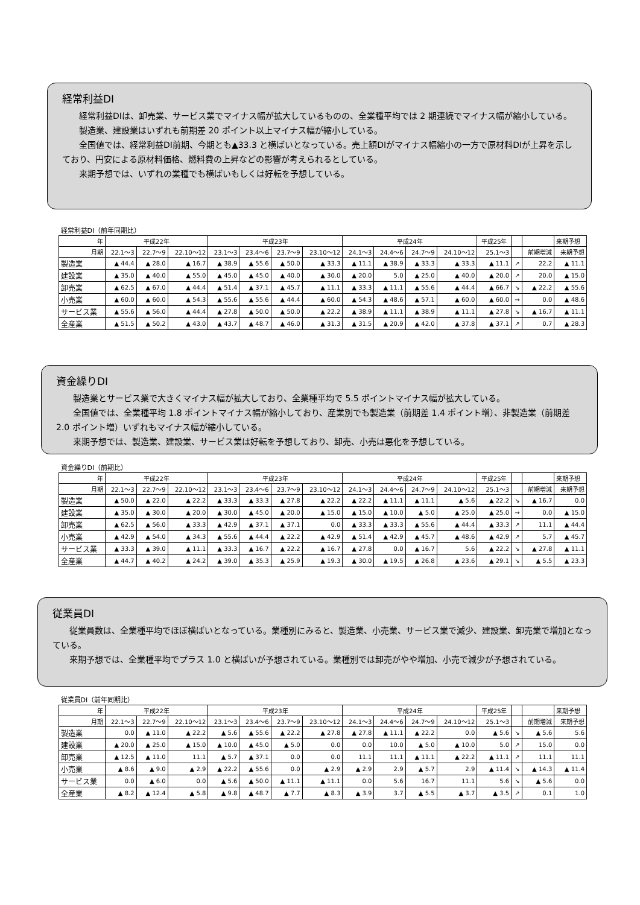経常利益DI
経常利益DIは、卸売業、サービス業でマイナス幅が拡大しているものの、全業種平均では 2 期連続でマイナス幅が縮小している。
製造業、建設業はいずれも前期差 20 ポイント以上マイナス幅が縮小している。
全国値では、経常利益DI前期、今期とも▲33.3 と横ばいとなっている。売上額DIがマイナス幅縮小の一方で原材料DIが上昇を示しており、円安による原材料価格、燃料費の上昇などの影響が考えられるとしている。
来期予想では、いずれの業種でも横ばいもしくは好転を予想している。
| 経常利益DI（前年同期比） | | | | | | | | | | | | | | | |
| 年 | 平成22年 | | | 平成23年 | | | | 平成24年 | | | | 平成25年 | | | 来期予想 |
| 月期 | 22.1～3 | 22.7～9 | 22.10～12 | 23.1～3 | 23.4～6 | 23.7～9 | 23.10～12 | 24.1～3 | 24.4～6 | 24.7～9 | 24.10～12 | 25.1～3 | | 前期増減 | 来期予想 |
| 製造業 | ▲ 44.4 | ▲ 28.0 | ▲ 16.7 | ▲ 38.9 | ▲ 55.6 | ▲ 50.0 | ▲ 33.3 | ▲ 11.1 | ▲ 38.9 | ▲ 33.3 | ▲ 33.3 | ▲ 11.1 | ↗ | 22.2 | ▲ 11.1 |
| 建設業 | ▲ 35.0 | ▲ 40.0 | ▲ 55.0 | ▲ 45.0 | ▲ 45.0 | ▲ 40.0 | ▲ 30.0 | ▲ 20.0 | 5.0 | ▲ 25.0 | ▲ 40.0 | ▲ 20.0 | ↗ | 20.0 | ▲ 15.0 |
| 卸売業 | ▲ 62.5 | ▲ 67.0 | ▲ 44.4 | ▲ 51.4 | ▲ 37.1 | ▲ 45.7 | ▲ 11.1 | ▲ 33.3 | ▲ 11.1 | ▲ 55.6 | ▲ 44.4 | ▲ 66.7 | ↘ | ▲ 22.2 | ▲ 55.6 |
| 小売業 | ▲ 60.0 | ▲ 60.0 | ▲ 54.3 | ▲ 55.6 | ▲ 55.6 | ▲ 44.4 | ▲ 60.0 | ▲ 54.3 | ▲ 48.6 | ▲ 57.1 | ▲ 60.0 | ▲ 60.0 | → | 0.0 | ▲ 48.6 |
| サービス業 | ▲ 55.6 | ▲ 56.0 | ▲ 44.4 | ▲ 27.8 | ▲ 50.0 | ▲ 50.0 | ▲ 22.2 | ▲ 38.9 | ▲ 11.1 | ▲ 38.9 | ▲ 11.1 | ▲ 27.8 | ↘ | ▲ 16.7 | ▲ 11.1 |
| 全産業 | ▲ 51.5 | ▲ 50.2 | ▲ 43.0 | ▲ 43.7 | ▲ 48.7 | ▲ 46.0 | ▲ 31.3 | ▲ 31.5 | ▲ 20.9 | ▲ 42.0 | ▲ 37.8 | ▲ 37.1 | ↗ | 0.7 | ▲ 28.3 |
資金繰りDI
製造業とサービス業で大きくマイナス幅が拡大しており、全業種平均で 5.5 ポイントマイナス幅が拡大している。
全国値では、全業種平均 1.8 ポイントマイナス幅が縮小しており、産業別でも製造業（前期差 1.4 ポイント増）、非製造業（前期差 2.0 ポイント増）いずれもマイナス幅が縮小している。
来期予想では、製造業、建設業、サービス業は好転を予想しており、卸売、小売は悪化を予想している。
| 資金繰りDI（前期比） | | | | | | | | | | | | | | | |
| 年 | 平成22年 | | | 平成23年 | | | | 平成24年 | | | | 平成25年 | | | 来期予想 |
| 月期 | 22.1～3 | 22.7～9 | 22.10～12 | 23.1～3 | 23.4～6 | 23.7～9 | 23.10～12 | 24.1～3 | 24.4～6 | 24.7～9 | 24.10～12 | 25.1～3 | | 前期増減 | 来期予想 |
| 製造業 | ▲ 50.0 | ▲ 22.0 | ▲ 22.2 | ▲ 33.3 | ▲ 33.3 | ▲ 27.8 | ▲ 22.2 | ▲ 22.2 | ▲ 11.1 | ▲ 11.1 | ▲ 5.6 | ▲ 22.2 | ↘ | ▲ 16.7 | 0.0 |
| 建設業 | ▲ 35.0 | ▲ 30.0 | ▲ 20.0 | ▲ 30.0 | ▲ 45.0 | ▲ 20.0 | ▲ 15.0 | ▲ 15.0 | ▲ 10.0 | ▲ 5.0 | ▲ 25.0 | ▲ 25.0 | → | 0.0 | ▲ 15.0 |
| 卸売業 | ▲ 62.5 | ▲ 56.0 | ▲ 33.3 | ▲ 42.9 | ▲ 37.1 | ▲ 37.1 | 0.0 | ▲ 33.3 | ▲ 33.3 | ▲ 55.6 | ▲ 44.4 | ▲ 33.3 | ↗ | 11.1 | ▲ 44.4 |
| 小売業 | ▲ 42.9 | ▲ 54.0 | ▲ 34.3 | ▲ 55.6 | ▲ 44.4 | ▲ 22.2 | ▲ 42.9 | ▲ 51.4 | ▲ 42.9 | ▲ 45.7 | ▲ 48.6 | ▲ 42.9 | ↗ | 5.7 | ▲ 45.7 |
| サービス業 | ▲ 33.3 | ▲ 39.0 | ▲ 11.1 | ▲ 33.3 | ▲ 16.7 | ▲ 22.2 | ▲ 16.7 | ▲ 27.8 | 0.0 | ▲ 16.7 | 5.6 | ▲ 22.2 | ↘ | ▲ 27.8 | ▲ 11.1 |
| 全産業 | ▲ 44.7 | ▲ 40.2 | ▲ 24.2 | ▲ 39.0 | ▲ 35.3 | ▲ 25.9 | ▲ 19.3 | ▲ 30.0 | ▲ 19.5 | ▲ 26.8 | ▲ 23.6 | ▲ 29.1 | ↘ | ▲ 5.5 | ▲ 23.3 |
従業員DI
従業員数は、全業種平均でほぼ横ばいとなっている。業種別にみると、製造業、小売業、サービス業で減少、建設業、卸売業で増加となっている。
来期予想では、全業種平均でプラス 1.0 と横ばいが予想されている。業種別では卸売がやや増加、小売で減少が予想されている。
| 従業員DI（前年同期比） | | | | | | | | | | | | | | | |
| 年 | 平成22年 | | | 平成23年 | | | | 平成24年 | | | | 平成25年 | | | 来期予想 |
| 月期 | 22.1～3 | 22.7～9 | 22.10～12 | 23.1～3 | 23.4～6 | 23.7～9 | 23.10～12 | 24.1～3 | 24.4～6 | 24.7～9 | 24.10～12 | 25.1～3 | | 前期増減 | 来期予想 |
| 製造業 | 0.0 | ▲ 11.0 | ▲ 22.2 | ▲ 5.6 | ▲ 55.6 | ▲ 22.2 | ▲ 27.8 | ▲ 27.8 | ▲ 11.1 | ▲ 22.2 | 0.0 | ▲ 5.6 | ↘ | ▲ 5.6 | 5.6 |
| 建設業 | ▲ 20.0 | ▲ 25.0 | ▲ 15.0 | ▲ 10.0 | ▲ 45.0 | ▲ 5.0 | 0.0 | 0.0 | 10.0 | ▲ 5.0 | ▲ 10.0 | 5.0 | ↗ | 15.0 | 0.0 |
| 卸売業 | ▲ 12.5 | ▲ 11.0 | 11.1 | ▲ 5.7 | ▲ 37.1 | 0.0 | 0.0 | 11.1 | 11.1 | ▲ 11.1 | ▲ 22.2 | ▲ 11.1 | ↗ | 11.1 | 11.1 |
| 小売業 | ▲ 8.6 | ▲ 9.0 | ▲ 2.9 | ▲ 22.2 | ▲ 55.6 | 0.0 | ▲ 2.9 | ▲ 2.9 | 2.9 | ▲ 5.7 | 2.9 | ▲ 11.4 | ↘ | ▲ 14.3 | ▲ 11.4 |
| サービス業 | 0.0 | ▲ 6.0 | 0.0 | ▲ 5.6 | ▲ 50.0 | ▲ 11.1 | ▲ 11.1 | 0.0 | 5.6 | 16.7 | 11.1 | 5.6 | ↘ | ▲ 5.6 | 0.0 |
| 全産業 | ▲ 8.2 | ▲ 12.4 | ▲ 5.8 | ▲ 9.8 | ▲ 48.7 | ▲ 7.7 | ▲ 8.3 | ▲ 3.9 | 3.7 | ▲ 5.5 | ▲ 3.7 | ▲ 3.5 | ↗ | 0.1 | 1.0 |